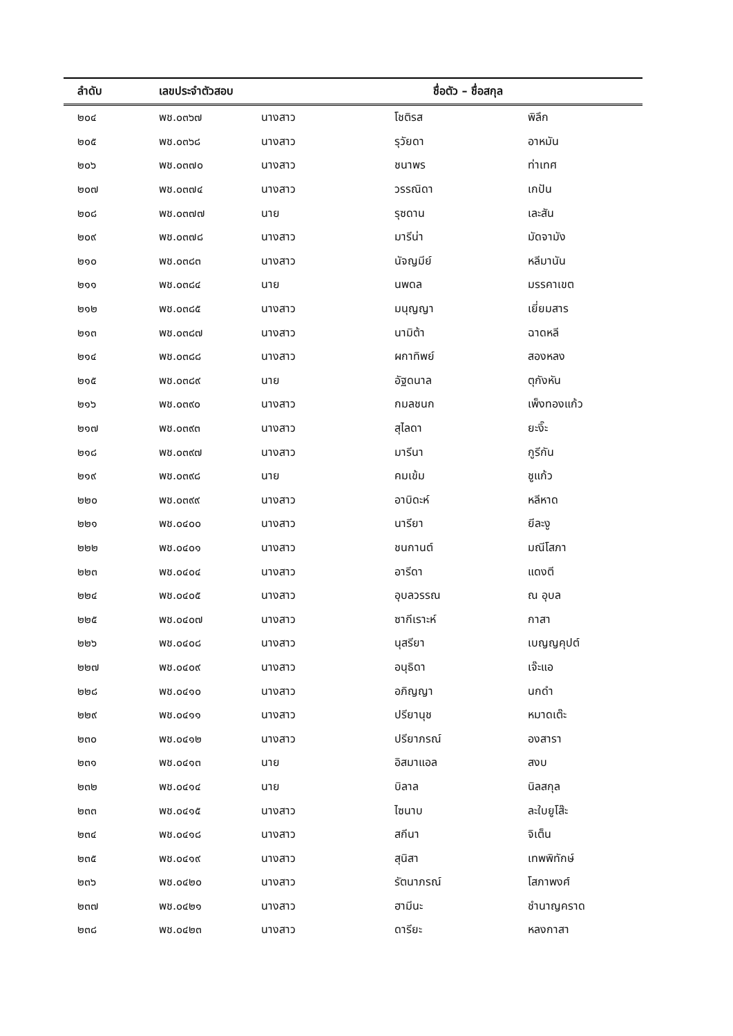| ลำดับ | เลขประจำตัวสอบ | | ชื่อตัว – ชื่อสกุล | |
| --- | --- | --- | --- | --- |
| ๒๐๔ | พช.๐๓๖๗ | นางสาว | โชติรส | พิลึก |
| ๒๐๕ | พช.๐๓๖๘ | นางสาว | รุวัยดา | อาหมัน |
| ๒๐๖ | พช.๐๓๗๐ | นางสาว | ชนาพร | ท่าเทศ |
| ๒๐๗ | พช.๐๓๗๔ | นางสาว | วรรณิดา | เกปัน |
| ๒๐๘ | พช.๐๓๗๗ | นาย | รุซดาน | เละสัน |
| ๒๐๙ | พช.๐๓๗๘ | นางสาว | มารีน่า | มัดจามัง |
| ๒๑๐ | พช.๐๓๘๓ | นางสาว | นัจญมีย์ | หลีมานัน |
| ๒๑๑ | พช.๐๓๘๔ | นาย | นพดล | มรรคาเขต |
| ๒๑๒ | พช.๐๓๘๕ | นางสาว | มนุญญา | เยี่ยมสาร |
| ๒๑๓ | พช.๐๓๘๗ | นางสาว | นามิต้า | ฉาดหลี |
| ๒๑๔ | พช.๐๓๘๘ | นางสาว | ผกาทิพย์ | สองหลง |
| ๒๑๕ | พช.๐๓๘๙ | นาย | อัฐดนาล | ตุกังหัน |
| ๒๑๖ | พช.๐๓๙๐ | นางสาว | กมลชนก | เพ็งทองแก้ว |
| ๒๑๗ | พช.๐๓๙๓ | นางสาว | สุไลดา | ยะงิ๊ะ |
| ๒๑๘ | พช.๐๓๙๗ | นางสาว | มารีนา | กูรีกัน |
| ๒๑๙ | พช.๐๓๙๘ | นาย | คมเข้ม | ชูแก้ว |
| ๒๒๐ | พช.๐๓๙๙ | นางสาว | อาบิดะห์ | หลีหาด |
| ๒๒๑ | พช.๐๔๐๐ | นางสาว | นารียา | ยีละงู |
| ๒๒๒ | พช.๐๔๐๑ | นางสาว | ชนกานต์ | มณีโสภา |
| ๒๒๓ | พช.๐๔๐๔ | นางสาว | อารีดา | แดงตี |
| ๒๒๔ | พช.๐๔๐๕ | นางสาว | อุบลวรรณ | ณ อุบล |
| ๒๒๕ | พช.๐๔๐๗ | นางสาว | ซากีเราะห์ | กาสา |
| ๒๒๖ | พช.๐๔๐๘ | นางสาว | นุสรียา | เบญญคุปต์ |
| ๒๒๗ | พช.๐๔๐๙ | นางสาว | อนุธิดา | เจ๊ะแอ |
| ๒๒๘ | พช.๐๔๑๐ | นางสาว | อภิญญา | นกดำ |
| ๒๒๙ | พช.๐๔๑๑ | นางสาว | ปรียานุช | หมาดเต๊ะ |
| ๒๓๐ | พช.๐๔๑๒ | นางสาว | ปรียาภรณ์ | องสารา |
| ๒๓๑ | พช.๐๔๑๓ | นาย | อิสมาแอล | สงบ |
| ๒๓๒ | พช.๐๔๑๔ | นาย | บิลาล | นิลสกุล |
| ๒๓๓ | พช.๐๔๑๕ | นางสาว | ไซนาบ | ละใบยูโส๊ะ |
| ๒๓๔ | พช.๐๔๑๘ | นางสาว | สกีนา | จิเต็น |
| ๒๓๕ | พช.๐๔๑๙ | นางสาว | สุนิสา | เทพพิทักษ์ |
| ๒๓๖ | พช.๐๔๒๐ | นางสาว | รัตนาภรณ์ | โสภาพงศ์ |
| ๒๓๗ | พช.๐๔๒๑ | นางสาว | ฮามีนะ | ชำนาญคราด |
| ๒๓๘ | พช.๐๔๒๓ | นางสาว | ดารียะ | หลงกาสา |